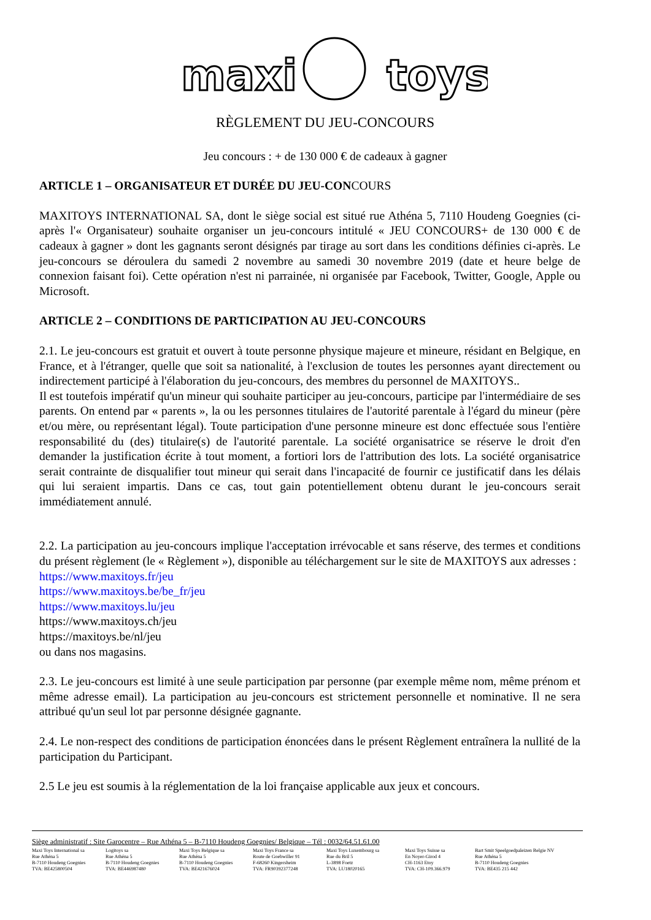maxi
toys
RÈGLEMENT DU JEU-CONCOURS
Jeu concours : + de 130 000 € de cadeaux à gagner
ARTICLE 1 – ORGANISATEUR ET DURÉE DU JEU-CONCOURS
MAXITOYS INTERNATIONAL SA, dont le siège social est situé rue Athéna 5, 7110 Houdeng Goegnies (ci-après l'« Organisateur) souhaite organiser un jeu-concours intitulé « JEU CONCOURS+ de 130 000 € de cadeaux à gagner » dont les gagnants seront désignés par tirage au sort dans les conditions définies ci-après. Le jeu-concours se déroulera du samedi 2 novembre au samedi 30 novembre 2019 (date et heure belge de connexion faisant foi). Cette opération n'est ni parrainée, ni organisée par Facebook, Twitter, Google, Apple ou Microsoft.
ARTICLE 2 – CONDITIONS DE PARTICIPATION AU JEU-CONCOURS
2.1. Le jeu-concours est gratuit et ouvert à toute personne physique majeure et mineure, résidant en Belgique, en France, et à l'étranger, quelle que soit sa nationalité, à l'exclusion de toutes les personnes ayant directement ou indirectement participé à l'élaboration du jeu-concours, des membres du personnel de MAXITOYS..
Il est toutefois impératif qu'un mineur qui souhaite participer au jeu-concours, participe par l'intermédiaire de ses parents. On entend par « parents », la ou les personnes titulaires de l'autorité parentale à l'égard du mineur (père et/ou mère, ou représentant légal). Toute participation d'une personne mineure est donc effectuée sous l'entière responsabilité du (des) titulaire(s) de l'autorité parentale. La société organisatrice se réserve le droit d'en demander la justification écrite à tout moment, a fortiori lors de l'attribution des lots. La société organisatrice serait contrainte de disqualifier tout mineur qui serait dans l'incapacité de fournir ce justificatif dans les délais qui lui seraient impartis. Dans ce cas, tout gain potentiellement obtenu durant le jeu-concours serait immédiatement annulé.
2.2. La participation au jeu-concours implique l'acceptation irrévocable et sans réserve, des termes et conditions du présent règlement (le « Règlement »), disponible au téléchargement sur le site de MAXITOYS aux adresses :
https://www.maxitoys.fr/jeu
https://www.maxitoys.be/be_fr/jeu
https://www.maxitoys.lu/jeu
https://www.maxitoys.ch/jeu
https://maxitoys.be/nl/jeu
ou dans nos magasins.
2.3. Le jeu-concours est limité à une seule participation par personne (par exemple même nom, même prénom et même adresse email). La participation au jeu-concours est strictement personnelle et nominative. Il ne sera attribué qu'un seul lot par personne désignée gagnante.
2.4. Le non-respect des conditions de participation énoncées dans le présent Règlement entraînera la nullité de la participation du Participant.
2.5 Le jeu est soumis à la réglementation de la loi française applicable aux jeux et concours.
Siège administratif : Site Garocentre – Rue Athéna 5 – B-7110 Houdeng Goegnies/ Belgique – Tél : 0032/64.51.61.00
Maxi Toys International sa
Rue Athéna 5
B-7110 Houdeng Goegnies
TVA: BE425800504
Logitoys sa
Rue Athéna 5
B-7110 Houdeng Goegnies
TVA: BE446987480
Maxi Toys Belgique sa
Rue Athéna 5
B-7110 Houdeng Goegnies
TVA: BE421676024
Maxi Toys France sa
Route de Goebwiller 91
F-68260 Kingersheim
TVA: FR90392377248
Maxi Toys Luxembourg sa
Rue du Bril 5
L-3898 Foetz
TVA: LU18020165
Maxi Toys Suisse sa
En Noyer-Girod 4
CH-1163 Etoy
TVA: CH-109.366.979
Bart Smit Speelgoedpaleizen Belgie NV
Rue Athéna 5
B-7110 Houdeng Goegnies
TVA: BE435 215 442